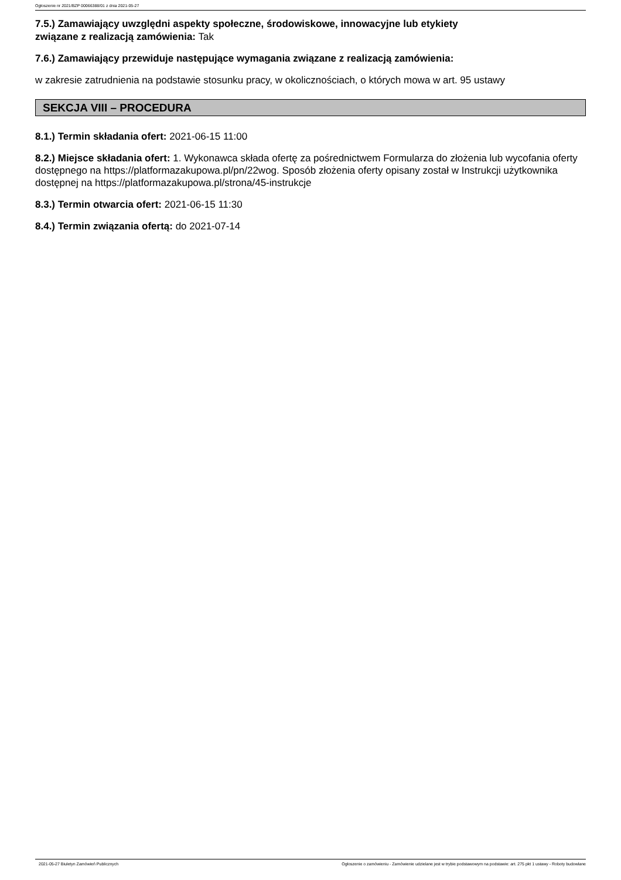Ogłoszenie nr 2021/BZP 00066388/01 z dnia 2021-05-27
7.5.) Zamawiający uwzględni aspekty społeczne, środowiskowe, innowacyjne lub etykiety
związane z realizacją zamówienia: Tak
7.6.) Zamawiający przewiduje następujące wymagania związane z realizacją zamówienia:
w zakresie zatrudnienia na podstawie stosunku pracy, w okolicznościach, o których mowa w art. 95 ustawy
SEKCJA VIII – PROCEDURA
8.1.) Termin składania ofert: 2021-06-15 11:00
8.2.) Miejsce składania ofert: 1. Wykonawca składa ofertę za pośrednictwem Formularza do złożenia lub wycofania oferty dostępnego na https://platformazakupowa.pl/pn/22wog. Sposób złożenia oferty opisany został w Instrukcji użytkownika dostępnej na https://platformazakupowa.pl/strona/45-instrukcje
8.3.) Termin otwarcia ofert: 2021-06-15 11:30
8.4.) Termin związania ofertą: do 2021-07-14
2021-05-27 Biuletyn Zamówień Publicznych Ogłoszenie o zamówieniu - Zamówienie udzielane jest w trybie podstawowym na podstawie: art. 275 pkt 1 ustawy - Roboty budowlane